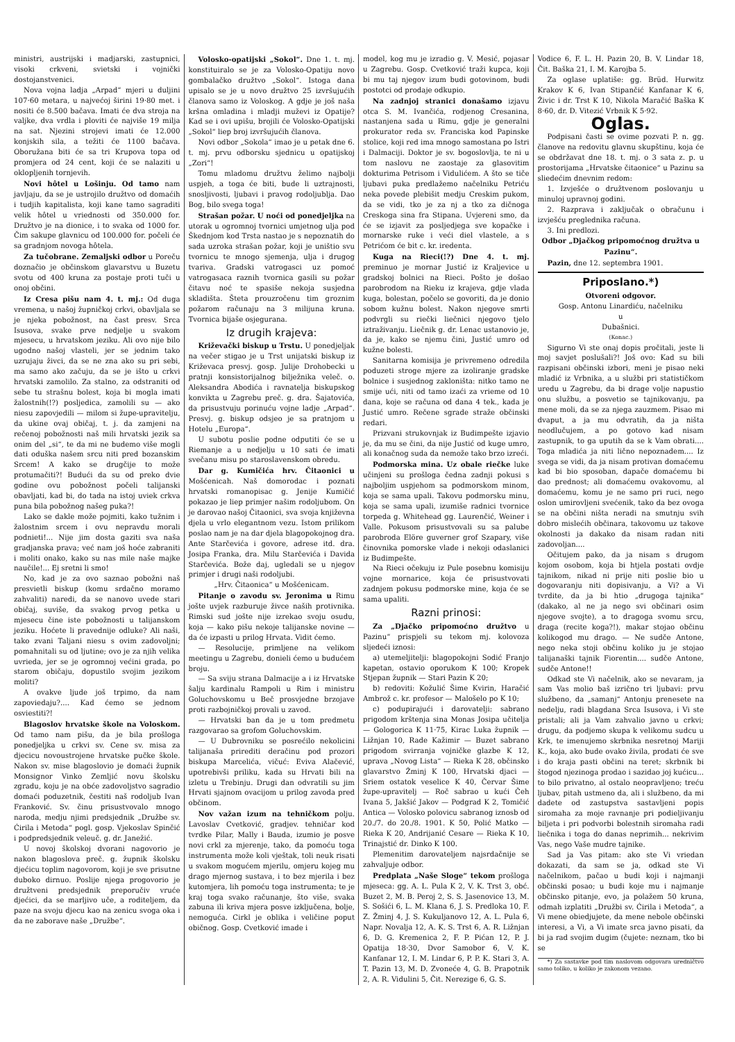ministri, austrijski i madjarski, zastupnici, visoki crkveni, svietski i vojnički dostojanstvenici.
Nova vojna ladja „Arpad“ mjeri u duljini 107·60 metara, u najvećoj širini 19·80 met. i nositi će 8.500 bačava. Imati će dva stroja na valjke, dva vrdla i ploviti će najviše 19 milja na sat. Njezini strojevi imati će 12.000 konjskih sila, a težiti će 1100 bačava. Oboružana biti će sa tri Krupova topa od promjera od 24 cent, koji će se nalaziti u oklopljenih tornjevih.
Novi hôtel u Lošinju. Od tamo nam javljaju, da se je ustrojilo družtvo od domaćih i tudjih kapitalista, koji kane tamo sagraditi velik hôtel u vriednosti od 350.000 for. Družtvo je na dionice, i to svaka od 1000 for. Čim sakupe glavnicu od 100.000 for. počeli će sa gradnjom novoga hôtela.
Za tučobrane. Zemaljski odbor u Poreču doznačio je občinskom glavarstvu u Buzetu svotu od 400 kruna za postaje proti tuči u onoj občini.
Iz Cresa pišu nam 4. t. mj.: Od duga vremena, u našoj župničkoj crkvi, obavljala se je njeka pobožnost, na čast presv. Srca Isusova, svake prve nedjelje u svakom mjesecu, u hrvatskom jeziku. Ali ovo nije bilo ugodno našoj vlasteli, jer se jednim tako uzrujaju živci, da se ne zna ako su pri sebi, ma samo ako začuju, da se je išto u crkvi hrvatski zamolilo. Za stalno, za odstraniti od sebe tu strašnu bolest, koja bi mogla imati žalostnih(!?) posljedica, zamolili su — ako niesu zapovjedili — milom si župe-upravitelju, da ukine ovaj običaj, t. j. da zamjeni na rečenoj pobožnosti naš mili hrvatski jezik sa onim del „si“, te da mi ne budemo više mogli dati oduška našem srcu niti pred bozanskim Srcem! A kako se drugčije to može protumačiti?! Budući da su od preko dvie godine ovu pobožnost počeli talijanski obavljati, kad bi, do tada na istoj uviek crkva puna bila pobožnog našeg puka?!
Lako se dakle može pojmiti, kako tužnim i žalostnim srcem i ovu nepravdu morali podnieti!... Nije jim dosta gaziti sva naša gradjanska prava; već nam još hoće zabraniti i moliti onako, kako su nas mile naše majke naučile!... Ej sretni li smo!
No, kad je za ovo saznao pobožni naš presvietli biskup (komu srdačno moramo zahvaliti) naredi, da se nanovo uvede stari običaj, suviše, da svakog prvog petka u mjesecu čine iste pobožnosti u talijanskom jeziku. Hoćete li pravednije odluke? Ali naši, tako zvani Taljani niesu s ovim zadovoljni; pomahnitali su od ljutine; ovo je za njih velika uvrieda, jer se je ogromnoj većini grada, po starom običaju, dopustilo svojim jezikom moliti?
A ovakve ljude još trpimo, da nam zapoviedaju?.... Kad ćemo se jednom osviestiti?!
Blagoslov hrvatske škole na Voloskom. Od tamo nam pišu, da je bila prošloga ponedjeljka u crkvi sv. Cene sv. misa za djecicu novoustrojene hrvatske pučke škole. Nakon sv. mise blagoslovio je domaći župnik Monsignor Vinko Zemljić novu školsku zgradu, koju je na obće zadovoljstvo sagradio domaći poduzetnik, čestiti naš rodoljub Ivan Franković. Sv. činu prisustvovalo mnogo naroda, medju njimi predsjednik „Družbe sv. Ćirila i Metoda“ pogl. gosp. Vjekoslav Spinčić i podpredsjednik veleuč. g. dr. Janežić.
U novoj školskoj dvorani nagovorio je nakon blagoslova preč. g. župnik školsku djećicu toplim nagovorom, koji je sve prisutne duboko dirnuo. Poslije njega progovorio je družtveni predsjednik preporučiv vruće djećici, da se marljivo uče, a roditeljem, da paze na svoju djecu kao na zenicu svoga oka i da ne zaborave naše „Družbe“.
Volosko-opatijski „Sokol“. Dne 1. t. mj. konstituiralo se je za Volosko-Opatiju novo gombalačko družtvo „Sokol“. Istoga dana upisalo se je u novo družtvo 25 izvršujućih članova samo iz Voloskog. A gdje je još naša kršna omladina i mladji muževi iz Opatije? Kad se i ovi upišu, brojili će Volosko-Opatijski „Sokol“ liep broj izvršujućih članova.
Novi odbor „Sokola“ imao je u petak dne 6. t. mj. prvu odborsku sjednicu u opatijskoj „Zori“!
Tomu mladomu družtvu želimo najbolji uspjeh, a toga će biti, bude li uztrajnosti, snosljivosti, ljubavi i pravog rodoljublja. Dao Bog, bilo svega toga!
Strašan požar. U noći od ponedjeljka na utorak u ogromnoj tvornici umjetnog ulja pod Škednjom kod Trsta nastao je s nepoznatih do sada uzroka strašan požar, koji je uništio svu tvornicu te mnogo sjemenja, ulja i drugog tvariva. Gradski vatrogasci uz pomoć vatrogasaca raznih tvornica gasili su požar čitavu noć te spasiše nekoja susjedna skladišta. Šteta prouzročenu tim groznim požarom računaju na 3 milijuna kruna. Tvornica bijaše osjegurana.
Iz drugih krajeva:
Križevački biskup u Trstu. U ponedjeljak na večer stigao je u Trst unijatski biskup iz Križevaca presvj. gosp. Julije Drohobecki u pratnji konsistorijalnog bilježnika veleč. o. Aleksandra Abodića i ravnatelja biskupskog konvikta u Zagrebu preč. g. dra. Šajatovića, da prisustvuju porinuću vojne ladje „Arpad“. Presvj. g. biskup odsjeo je sa pratnjom u Hotelu „Europa“.
U subotu poslie podne odputiti će se u Riemanje a u nedjelju u 10 sati će imati svečanu misu po staroslavenskom obredu.
Dar g. Kumičića hrv. Čitaonici u Mošćenicah. Naš domorodac i poznati hrvatski romanopisac g. Jenije Kumičić pokazao je liep primjer našim rodoljubom. On je darovao našoj Čitaonici, sva svoja književna djela u vrlo elegantnom vezu. Istom prilikom poslao nam je na dar djela blagopokojnog dra. Ante Starčevića i govore, adrese itd. dra. Josipa Franka, dra. Milu Starčevića i Davida Starčevića. Bože daj, ugledali se u njegov primjer i drugi naši rodoljubi.
„Hrv. Čitaonica“ u Mošćenicam.
Pitanje o zavodu sv. Jeronima u Rimu jošte uvjek razburuje živce naših protivnika. Rimski sud jošte nije izrekao svoju osudu, koja — kako pišu nekoje talijanske novine — da će izpasti u prilog Hrvata. Vidit ćemo.
— Resolucije, primljene na velikom meetingu u Zagrebu, donieli ćemo u budućem broju.
— Sa sviju strana Dalmacije a i iz Hrvatske šalju kardinalu Rampoli u Rim i ministru Goluchovskomu u Beč prosvjedne brzojave proti razbojničkoj provali u zavod.
— Hrvatski ban da je u tom predmetu razgovarao sa grofom Goluchovskim.
— U Dubrovniku se posrećilo nekolicini talijanaša prirediti deračinu pod prozori biskupa Marcelića, vičuć: Eviva Alačević, upotrebivši priliku, kada su Hrvati bili na izletu u Trebinju. Drugi dan odvratili su jim Hrvati sjajnom ovacijom u prilog zavoda pred občinom.
Nov važan izum na tehničkom polju. Lavoslav Cvetković, gradjev. tehničar kod tvrdke Pilar, Mally i Bauda, izumio je posve novi crkl za mjerenje, tako, da pomoću toga instrumenta može koli vještak, toli neuk risati u svakom mogućem mjerilu, omjeru kojeg mu drago mjernog sustava, i to bez mjerila i bez kutomjera, lih pomoću toga instrumenta; te je kraj toga svako računanje, što više, svaka zabuna ili kriva mjera posve izključena, bolje, nemoguća. Cirkl je oblika i veličine poput običnog. Gosp. Cvetković imade i
model, kog mu je izradio g. V. Mesić, pojasar u Zagrebu. Gosp. Cvetković traži kupca, koji bi mu taj njegov izum budi gotovinom, budi postotci od prodaje odkupio.
Na zadnjoj stranici donašamo izjavu otca S. M. Ivančića, rodjenog Cresanina, nastanjena sada u Rimu, gdje je generalni prokurator reda sv. Franciska kod Papinske stolice, koji red ima mnogo samostana po Istri i Dalmaciji. Doktor je sv. bogoslovlja, te ni u tom naslovu ne zaostaje za glasovitim dokturima Petrisom i Vidulićem. A što se tiče ljubavi puka predlažemo načelniku Petriću neka povede plebišit medju Creskim pukom, da se vidi, tko je za nj a tko za dičnoga Creskoga sina fra Stipana. Uvjereni smo, da će se izjavit za posljedjega sve kopačke i mornarske ruke i veći diel vlastele, a s Petrićom će bit c. kr. iredenta.
Kuga na Rieci(!?) Dne 4. t. mj. preminuo je mornar Justić iz Kraljevice u gradskoj bolnici na Rieci. Pošto je došao parobrodom na Rieku iz krajeva, gdje vlada kuga, bolestan, počelo se govoriti, da je donio sobom kužnu bolest. Nakon njegove smrti podvrgli su riečki liečnici njegovo tjelo iztraživanju. Liečnik g. dr. Lenac ustanovio je, da je, kako se njemu čini, Justić umro od kužne bolesti.
Sanitarna komisija je privremeno odredila poduzeti stroge mjere za izoliranje gradske bolnice i susjednog zakloništa: nitko tamo ne smije ući, niti od tamo izaći za vrieme od 10 dana, koje se računa od dana 4 tek., kada je Justić umro. Rečene sgrade straže občinski redari.
Prizvani strukovnjak iz Budimpešte izjavio je, da mu se čini, da nije Justić od kuge umro, ali konačnog suda da nemože tako brzo izreći.
Podmorska mina. Uz obale riečke luke učinjeni su prošloga čedna zadnji pokusi s najboljim uspjehom sa podmorskom minom, koja se sama upali. Takovu podmorsku minu, koja se sama upali, izumiše radnici tvornice torpeda g. Whitehead gg. Laurenčić, Weiner i Valle. Pokusom prisustvovali su sa palube parobroda Elöre guverner grof Szapary, više činovnika pomorske vlade i nekoji odaslanici iz Budimpešte.
Na Rieci očekuju iz Pule posebnu komisiju vojne mornarice, koja će prisustvovati zadnjem pokusu podmorske mine, koja će se sama upaliti.
Razni prinosi:
Za „Djačko pripomoćno družtvo u Pazinu“ prispjeli su tekom mj. kolovoza sljedeći iznosi:
a) utemeljitelji: blagopokojni Sodić Franjo kapetan, ostavio oporukom K 100; Kropek Stjepan župnik — Stari Pazin K 20;
b) redoviti: Kožulić Šime Kvirin, Haračić Ambrož c. kr. profesor — Malošelo po K 10;
c) podupirajući i darovatelji: sabrano prigodom krštenja sina Monas Josipa učitelja — Gologorica K 11·75, Kirac Luka župnik — Ližnjan 10, Rade Kažimir — Buzet sabrano prigodom svirranja vojničke glazbe K 12, uprava „Novog Lista“ — Rieka K 28, občinsko glavarstvo Žminj K 100, Hrvatski djaci — Sriem ostatok veselice K 40, Červar Šime župe-upravitelj — Roč sabrao u kući Čeh Ivana 5, Jakšić Jakov — Podgrad K 2, Tomičić Antica — Volosko polovicu sabranog iznosb od 20./7. do 20./8. 1901. K 50, Polić Matko — Rieka K 20, Andrijanić Cesare — Rieka K 10, Trinajstić dr. Dinko K 100.
Plemenitim darovateljem najsrdačnije se zahvaljuje odbor.
Predplata „Naše Sloge“ tekom prošloga mjeseca: gg. A. L. Pula K 2, V. K. Trst 3, obć. Buzet 2, M. B. Peroj 2, S. S. Jasenovice 13, M. S. Sošići 6, L. M. Klana 6, J. S. Predloka 10, F. Z. Žminj 4, J. S. Kukuljanovo 12, A. L. Pula 6, Napr. Novalja 12, A. K. S. Trst 6, A. R. Ližnjan 6, D. G. Kremenica 2, F. P. Pićan 12, P. J. Opatija 18·30, Dvor Samobor 6, V. K. Kanfanar 12, I. M. Lindar 6, P. P. K. Stari 3, A. T. Pazin 13, M. D. Zvoneće 4, G. B. Prapotnik 2, A. R. Vidulini 5, Čit. Nerezige 6, G. S.
Vodice 6, F. L. H. Pazin 20, B. V. Lindar 18, Čit. Baška 21, I. M. Karojba 5.
Za oglase uplatiše: gg. Brüd. Hurwitz Krakov K 6, Ivan Stipančić Kanfanar K 6, Živic i dr. Trst K 10, Nikola Maračić Baška K 8·60, dr. D. Vitezić Vrbnik K 5·92.
Oglas.
Podpisani časti se ovime pozvati P. n. gg. članove na redovitu glavnu skupštinu, koja će se obdržavat dne 18. t. mj. o 3 sata z. p. u prostorijama „Hrvatske čitaonice“ u Pazinu sa sliedećim dnevnim redom:
1. Izvješće o družtvenom poslovanju u minuloj upravnoj godini.
2. Razprava i zaključak o obračunu i izvješću preglednika računa.
3. Ini predlozi.
Odbor „Djačkog pripomoćnog družtva u Pazinu“.
Pazin, dne 12. septembra 1901.
Priposlano.*)
Otvoreni odgovor.
Gosp. Antonu Linardiću, načelniku
u
Dubašnici.
(Konac.)
Sigurno Vi ste onaj dopis pročitali, jeste li moj savjet poslušali?! Još ovo: Kad su bili razpisani občinski izbori, meni je pisao neki mladić iz Vrbnika, a u službi pri statističkom uredu u Zagrebu, da bi drage volje napustio onu službu, a posvetio se tajnikovanju, pa mene moli, da se za njega zauzmem. Pisao mi dvaput, a ja mu odvratih, da ja ništa neodlučujem, a po gotovo kad nisam zastupnik, to ga uputih da se k Vam obrati.... Toga mladića ja niti lično nepoznadem.... Iz svega se vidi, da ja nisam protivan domaćemu kad bi bio sposoban, dapače domaćemu bi dao prednost; ali domaćemu ovakovomu, al domaćemu, komu je ne samo pri ruci, nego oslon umirovljeni svećenik, tako da bez ovoga se na občini ništa neradi na smutnju svih dobro mislećih občinara, takovomu uz takove okolnosti ja dakako da nisam radan niti zadovoljan....
Očitujem pako, da ja nisam s drugom kojom osobom, koja bi htjela postati ovdje tajnikom, nikad ni prije niti poslie bio u dogovaranju niti dopisivanju, a Vi? a Vi tvrdite, da ja bi htio „drugoga tajnika“ (dakako, al ne ja nego svi občinari osim njegove svojte), a to dragoga svomu srcu, draga (recite koga?!), makar stojao občinu kolikogod mu drago. — Ne sudče Antone, nego neka stoji občinu koliko ju je stojao talijanaški tajnik Fiorentin.... sudče Antone, sudče Antone!!
Odkad ste Vi načelnik, ako se nevaram, ja sam Vas molio baš izrično tri ljubavi: prvu službeno, da „samanj“ Antonju prenesete na nedelju, radi blagdana Srca Isusova, i Vi ste pristali; ali ja Vam zahvalio javno u crkvi; drugu, da podjemo skupa k velikomu sudcu u Krk, te imenujemo skrbnika nesretnoj Mariji K., koja, ako bude ovako živila, prodati će sve i do kraja pasti občini na teret; skrbnik bi štogod njezinoga prodao i sazidao joj kućicu... to bilo privatno, al ostalo neopravljeno; treću ljubav, pitah ustmeno da, ali i službeno, da mi dadete od zastupstva sastavljeni popis siromaha za moje ravnanje pri podieljivanju bilјeta i pri podvorbi bolestnih siromaha radi liečnika i toga do danas neprimih... nekrivim Vas, nego Vaše mudre tajnike.
Sad ja Vas pitam: ako ste Vi vriedan dokazati, da sam se ja, odkad ste Vi načelnikom, pačao u budi koji i najmanji občinski posao; u budi koje mu i najmanje občinsko pitanje, evo, ja polažem 50 kruna, odmah izplatiti „Družbi sv. Ćirila i Metoda“, a Vi mene obiedjujete, da mene nebole občinski interesi, a Vi, a Vi imate srca javno pisati, da bi ja rad svojim dugim (čujete: neznam, tko bi se
*) Za sastavke pod tim naslovom odgovara uredničtvo samo toliko, u koliko je zakonom vezano.